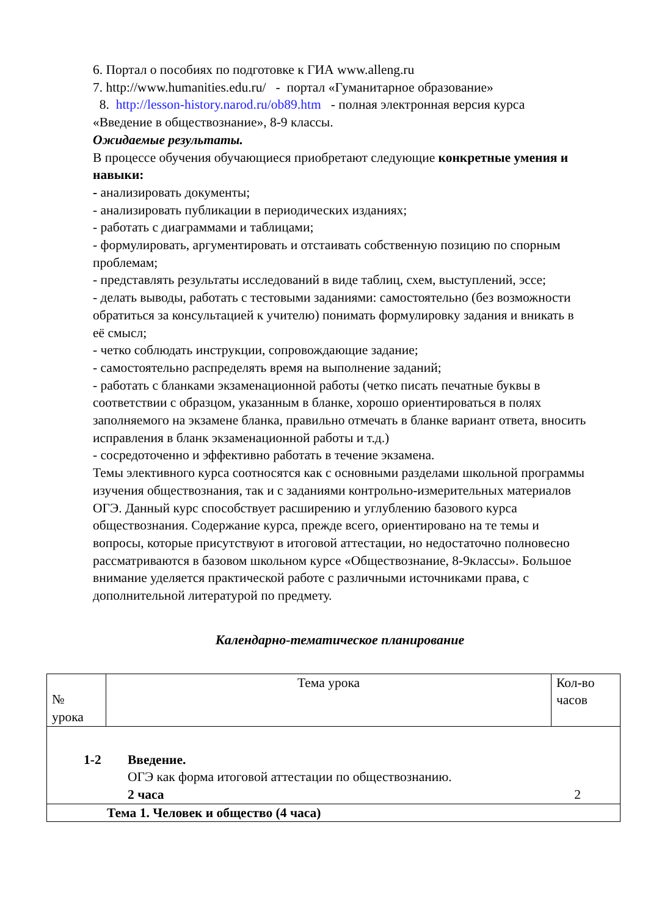6. Портал о пособиях по подготовке к ГИА www.alleng.ru
7. http://www.humanities.edu.ru/ - портал «Гуманитарное образование»
8. http://lesson-history.narod.ru/ob89.htm - полная электронная версия курса «Введение в обществознание», 8-9 классы.
Ожидаемые результаты.
В процессе обучения обучающиеся приобретают следующие конкретные умения и навыки:
- анализировать документы;
- анализировать публикации в периодических изданиях;
- работать с диаграммами и таблицами;
- формулировать, аргументировать и отстаивать собственную позицию по спорным проблемам;
- представлять результаты исследований в виде таблиц, схем, выступлений, эссе;
- делать выводы, работать с тестовыми заданиями: самостоятельно (без возможности обратиться за консультацией к учителю) понимать формулировку задания и вникать в её смысл;
- четко соблюдать инструкции, сопровождающие задание;
- самостоятельно распределять время на выполнение заданий;
- работать с бланками экзаменационной работы (четко писать печатные буквы в соответствии с образцом, указанным в бланке, хорошо ориентироваться в полях заполняемого на экзамене бланка, правильно отмечать в бланке вариант ответа, вносить исправления в бланк экзаменационной работы и т.д.)
- сосредоточенно и эффективно работать в течение экзамена.
Темы элективного курса соотносятся как с основными разделами школьной программы изучения обществознания, так и с заданиями контрольно-измерительных материалов ОГЭ. Данный курс способствует расширению и углублению базового курса обществознания. Содержание курса, прежде всего, ориентировано на те темы и вопросы, которые присутствуют в итоговой аттестации, но недостаточно полновесно рассматриваются в базовом школьном курсе «Обществознание, 8-9классы». Большое внимание уделяется практической работе с различными источниками права, с дополнительной литературой по предмету.
Календарно-тематическое планирование
| № урока | Тема урока | Кол-во часов |
| 1-2 Введение. ОГЭ как форма итоговой аттестации по обществознанию. 2 часа 2 | | |
| Тема 1. Человек и общество (4 часа) | | |